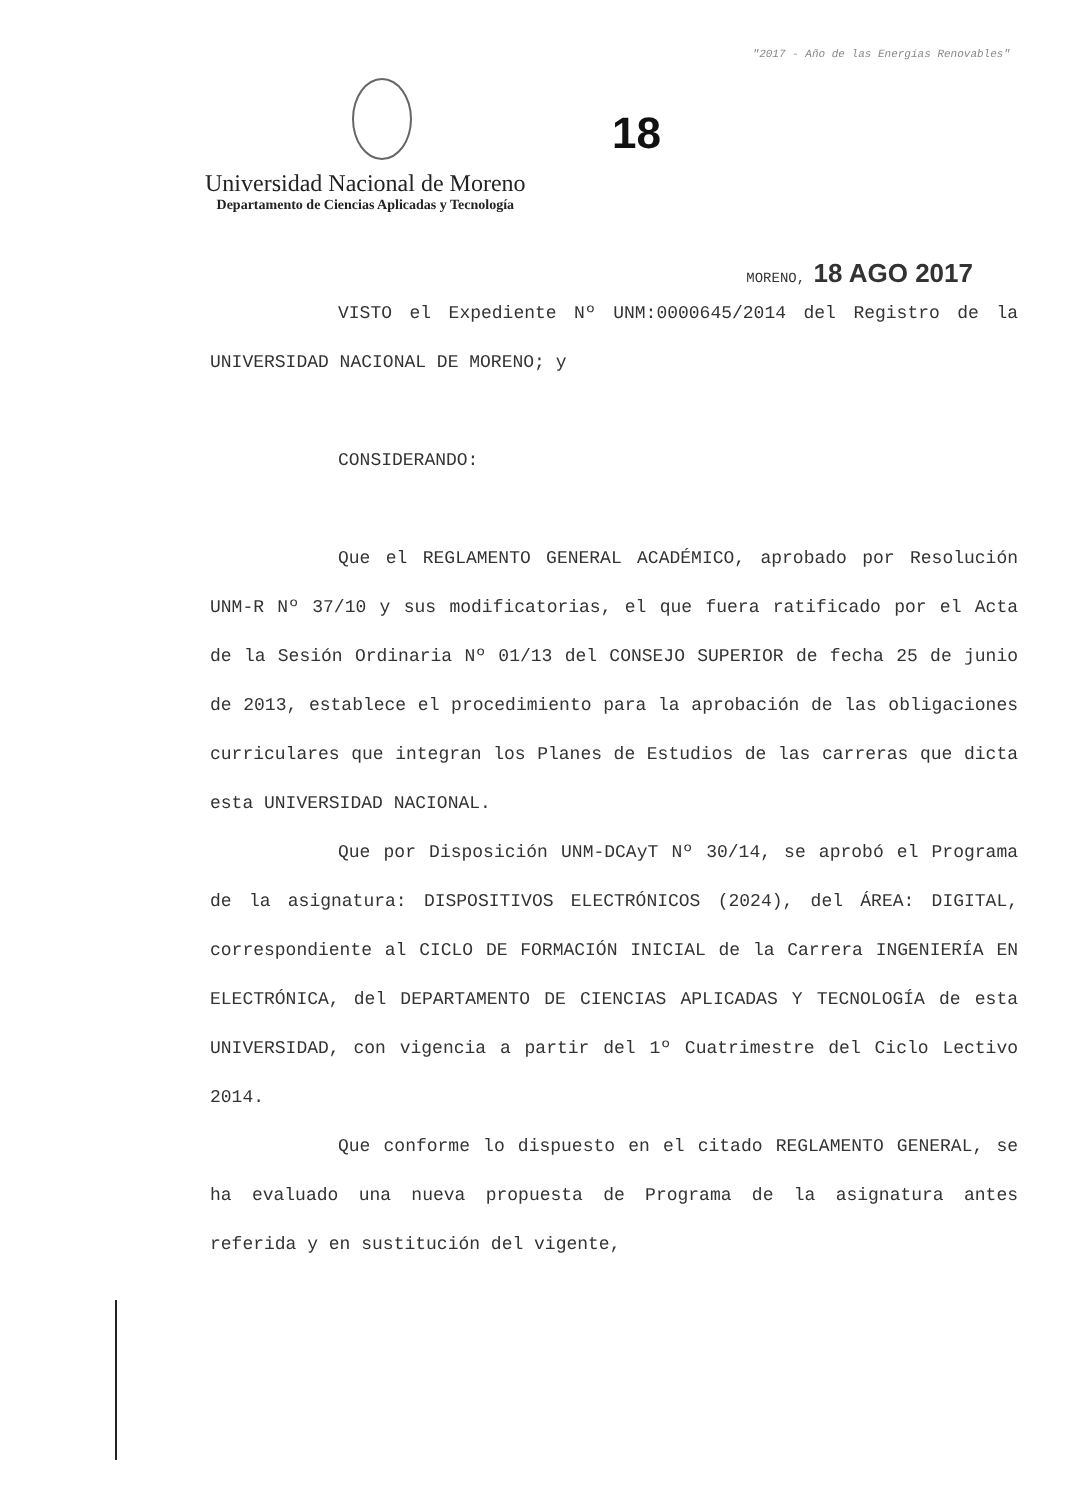"2017 - Año de las Energías Renovables"
18
Universidad Nacional de Moreno
Departamento de Ciencias Aplicadas y Tecnología
MORENO, 18 AGO 2017
VISTO el Expediente Nº UNM:0000645/2014 del Registro de la UNIVERSIDAD NACIONAL DE MORENO; y
CONSIDERANDO:
Que el REGLAMENTO GENERAL ACADÉMICO, aprobado por Resolución UNM-R Nº 37/10 y sus modificatorias, el que fuera ratificado por el Acta de la Sesión Ordinaria Nº 01/13 del CONSEJO SUPERIOR de fecha 25 de junio de 2013, establece el procedimiento para la aprobación de las obligaciones curriculares que integran los Planes de Estudios de las carreras que dicta esta UNIVERSIDAD NACIONAL.
Que por Disposición UNM-DCAyT Nº 30/14, se aprobó el Programa de la asignatura: DISPOSITIVOS ELECTRÓNICOS (2024), del ÁREA: DIGITAL, correspondiente al CICLO DE FORMACIÓN INICIAL de la Carrera INGENIERÍA EN ELECTRÓNICA, del DEPARTAMENTO DE CIENCIAS APLICADAS Y TECNOLOGÍA de esta UNIVERSIDAD, con vigencia a partir del 1º Cuatrimestre del Ciclo Lectivo 2014.
Que conforme lo dispuesto en el citado REGLAMENTO GENERAL, se ha evaluado una nueva propuesta de Programa de la asignatura antes referida y en sustitución del vigente,